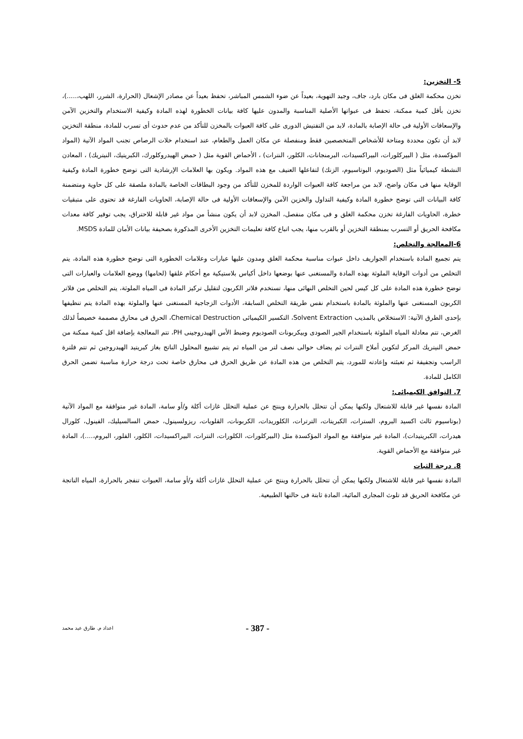5- التخزين:
تخزن محكمة الغلق فى مكان بارد، جاف، وجيد التهوية، بعيداً عن ضوء الشمس المباشر، تحفظ بعيداً عن مصادر الإشعال (الحرارة، الشرر، اللهب،.....)، تخزن بأقل كمية ممكنة، تحفظ فى عبواتها الأصلية المناسبة والمدون عليها كافة بيانات الخطورة لهذه المادة وكيفية الاستخدام والتخزين الآمن والإسعافات الأولية فى حالة الإصابة بالمادة، لابد من التفتيش الدورى على كافة العبوات بالمخزن للتأكد من عدم حدوث أى تسرب للمادة، منطقة التخزين لابد أن تكون محددة ومتاحة للأشخاص المتخصصين فقط ومنفصلة عن مكان العمل والطعام، عند استخدام خلات الرصاص تجنب المواد الآتية (المواد المؤكسدة، مثل ( البيركلورات، البيراكسيدات، البرمنجانات، الكلور، النترات) ، الأحماض القوية مثل ( حمض الهيدروكلورك، الكبريتيك، النيتريك) ، المعادن النشطة كيميائياً مثل (الصوديوم، البوتاسيوم، الزنك) لتفاعلها العنيف مع هذه المواد. ويكون بها العلامات الإرشادية التى توضح خطورة المادة وكيفية الوقاية منها فى مكان واضح، لابد من مراجعة كافة العبوات الواردة للمخزن للتأكد من وجود البطاقات الخاصة بالمادة ملصقة على كل حاوية ومتضمنة كافة البيانات التى توضح خطورة المادة وكيفية التداول والخزين الآمن والإسعافات الأولية فى حالة الإصابة، الحاويات الفارغة قد تحتوى على متبقيات خطرة، الحاويات الفارغة تخزن محكمة الغلق و فى مكان منفصل، المخزن لابد أن يكون منشأ من مواد غير قابلة للاحتراق، يجب توفير كافة معدات مكافحة الحريق أو التسرب بمنطقة التخزين أو بالقرب منها، يجب اتباع كافة تعليمات التخزين الأخرى المذكورة بصحيفة بيانات الأمان للمادة MSDS.
6-المعالجة والتخلص:
يتم تجميع المادة باستخدام الجواريف داخل عبوات مناسبة محكمة الغلق ومدون عليها عبارات وعلامات الخطورة التى توضح خطورة هذه المادة، يتم التخلص من أدوات الوقاية الملوثة بهذه المادة والمستغنى عنها بوضعها داخل أكياس بلاستيكية مع أحكام غلقها (لحامها) ووضع العلامات والعبارات التى توضح خطورة هذه المادة على كل كيس لحين التخلص النهائى منها، تستخدم فلاتر الكربون لتقليل تركيز المادة فى المياه الملوثة، يتم التخلص من فلاتر الكربون المستغنى عنها والملوثة بالمادة باستخدام نفس طريقة التخلص السابقة، الأدوات الزجاجية المستغنى عنها والملوثة بهذه المادة يتم تنظيفها بإحدى الطرق الآتية: الاستخلاص بالمذيب Solvent Extraction، التكسير الكيميائى Chemical Destruction، الحرق فى محارق مصممة خصيصاً لذلك الغرض، تتم معادلة المياه الملوثة باستخدام الجير الصودى وبيكربونات الصوديوم وضبط الأس الهيدروجينى PH، تتم المعالجة بإضافة اقل كمية ممكنة من حمض النيتريك المركز لتكوين أملاح النترات ثم يضاف حوالى نصف لتر من المياه ثم يتم تشبيع المحلول الناتج بغاز كبريتيد الهيدروجين ثم تتم فلترة الراسب وتجفيفة ثم تعبئته وإعادته للمورد، يتم التخلص من هذه المادة عن طريق الحرق فى محارق خاصة تحت درجة حرارة مناسبة تضمن الحرق الكامل للمادة.
7. التوافق الكيميائى:
المادة نفسها غير قابلة للاشتعال ولكنها يمكن أن تتحلل بالحرارة وينتج عن عملية التحلل غازات أكلة و/أو سامة، المادة غير متوافقة مع المواد الآتية (بوتاسيوم ثالث اكسيد البروم، السترات، الكبريتات، الترترات، الكلوريدات، الكربونات، القلويات، ريزولسينول، حمض السالسيليك، الفينول، كلورال هيدرات، الكبريتيدات)، المادة غير متوافقة مع المواد المؤكسدة مثل (البيركلورات، الكلورات، النترات، البيراكسيدات، الكلور، الفلور، البروم،....)، المادة غير متوافقة مع الأحماض القوية.
8. درجة الثبات
المادة نفسها غير قابلة للاشتعال ولكنها يمكن أن تتحلل بالحرارة وينتج عن عملية التحلل غازات أكلة و/أو سامة، العبوات تنفجر بالحرارة، المياه الناتجة عن مكافحة الحريق قد تلوث المجارى المائية، المادة ثابتة فى حالتها الطبيعية.
اعداد م. طارق عيد محمد - 387 -